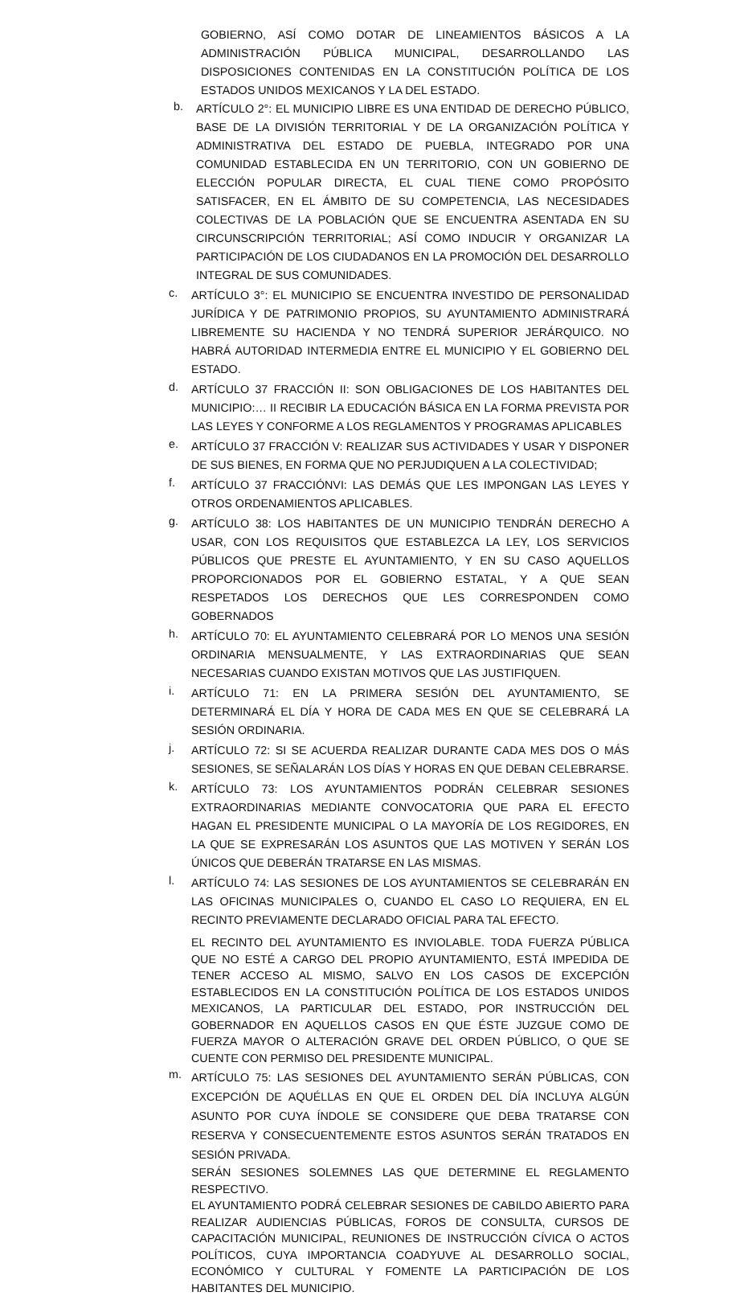GOBIERNO, ASÍ COMO DOTAR DE LINEAMIENTOS BÁSICOS A LA ADMINISTRACIÓN PÚBLICA MUNICIPAL, DESARROLLANDO LAS DISPOSICIONES CONTENIDAS EN LA CONSTITUCIÓN POLÍTICA DE LOS ESTADOS UNIDOS MEXICANOS Y LA DEL ESTADO.
b.
ARTÍCULO 2°: EL MUNICIPIO LIBRE ES UNA ENTIDAD DE DERECHO PÚBLICO, BASE DE LA DIVISIÓN TERRITORIAL Y DE LA ORGANIZACIÓN POLÍTICA Y ADMINISTRATIVA DEL ESTADO DE PUEBLA, INTEGRADO POR UNA COMUNIDAD ESTABLECIDA EN UN TERRITORIO, CON UN GOBIERNO DE ELECCIÓN POPULAR DIRECTA, EL CUAL TIENE COMO PROPÓSITO SATISFACER, EN EL ÁMBITO DE SU COMPETENCIA, LAS NECESIDADES COLECTIVAS DE LA POBLACIÓN QUE SE ENCUENTRA ASENTADA EN SU CIRCUNSCRIPCIÓN TERRITORIAL; ASÍ COMO INDUCIR Y ORGANIZAR LA PARTICIPACIÓN DE LOS CIUDADANOS EN LA PROMOCIÓN DEL DESARROLLO INTEGRAL DE SUS COMUNIDADES.
c.
ARTÍCULO 3°: EL MUNICIPIO SE ENCUENTRA INVESTIDO DE PERSONALIDAD JURÍDICA Y DE PATRIMONIO PROPIOS, SU AYUNTAMIENTO ADMINISTRARÁ LIBREMENTE SU HACIENDA Y NO TENDRÁ SUPERIOR JERÁRQUICO. NO HABRÁ AUTORIDAD INTERMEDIA ENTRE EL MUNICIPIO Y EL GOBIERNO DEL ESTADO.
d.
ARTÍCULO 37 FRACCIÓN II: SON OBLIGACIONES DE LOS HABITANTES DEL MUNICIPIO:… II RECIBIR LA EDUCACIÓN BÁSICA EN LA FORMA PREVISTA POR LAS LEYES Y CONFORME A LOS REGLAMENTOS Y PROGRAMAS APLICABLES
e.
ARTÍCULO 37 FRACCIÓN V: REALIZAR SUS ACTIVIDADES Y USAR Y DISPONER DE SUS BIENES, EN FORMA QUE NO PERJUDIQUEN A LA COLECTIVIDAD;
f.
ARTÍCULO 37 FRACCIÓNVI: LAS DEMÁS QUE LES IMPONGAN LAS LEYES Y OTROS ORDENAMIENTOS APLICABLES.
g.
ARTÍCULO 38: LOS HABITANTES DE UN MUNICIPIO TENDRÁN DERECHO A USAR, CON LOS REQUISITOS QUE ESTABLEZCA LA LEY, LOS SERVICIOS PÚBLICOS QUE PRESTE EL AYUNTAMIENTO, Y EN SU CASO AQUELLOS PROPORCIONADOS POR EL GOBIERNO ESTATAL, Y A QUE SEAN RESPETADOS LOS DERECHOS QUE LES CORRESPONDEN COMO GOBERNADOS
h.
ARTÍCULO 70: EL AYUNTAMIENTO CELEBRARÁ POR LO MENOS UNA SESIÓN ORDINARIA MENSUALMENTE, Y LAS EXTRAORDINARIAS QUE SEAN NECESARIAS CUANDO EXISTAN MOTIVOS QUE LAS JUSTIFIQUEN.
i.
ARTÍCULO 71: EN LA PRIMERA SESIÓN DEL AYUNTAMIENTO, SE DETERMINARÁ EL DÍA Y HORA DE CADA MES EN QUE SE CELEBRARÁ LA SESIÓN ORDINARIA.
j.
ARTÍCULO 72: SI SE ACUERDA REALIZAR DURANTE CADA MES DOS O MÁS SESIONES, SE SEÑALARÁN LOS DÍAS Y HORAS EN QUE DEBAN CELEBRARSE.
k.
ARTÍCULO 73: LOS AYUNTAMIENTOS PODRÁN CELEBRAR SESIONES EXTRAORDINARIAS MEDIANTE CONVOCATORIA QUE PARA EL EFECTO HAGAN EL PRESIDENTE MUNICIPAL O LA MAYORÍA DE LOS REGIDORES, EN LA QUE SE EXPRESARÁN LOS ASUNTOS QUE LAS MOTIVEN Y SERÁN LOS ÚNICOS QUE DEBERÁN TRATARSE EN LAS MISMAS.
l.
ARTÍCULO 74: LAS SESIONES DE LOS AYUNTAMIENTOS SE CELEBRARÁN EN LAS OFICINAS MUNICIPALES O, CUANDO EL CASO LO REQUIERA, EN EL RECINTO PREVIAMENTE DECLARADO OFICIAL PARA TAL EFECTO.
EL RECINTO DEL AYUNTAMIENTO ES INVIOLABLE. TODA FUERZA PÚBLICA QUE NO ESTÉ A CARGO DEL PROPIO AYUNTAMIENTO, ESTÁ IMPEDIDA DE TENER ACCESO AL MISMO, SALVO EN LOS CASOS DE EXCEPCIÓN ESTABLECIDOS EN LA CONSTITUCIÓN POLÍTICA DE LOS ESTADOS UNIDOS MEXICANOS, LA PARTICULAR DEL ESTADO, POR INSTRUCCIÓN DEL GOBERNADOR EN AQUELLOS CASOS EN QUE ÉSTE JUZGUE COMO DE FUERZA MAYOR O ALTERACIÓN GRAVE DEL ORDEN PÚBLICO, O QUE SE CUENTE CON PERMISO DEL PRESIDENTE MUNICIPAL.
m.
ARTÍCULO 75: LAS SESIONES DEL AYUNTAMIENTO SERÁN PÚBLICAS, CON EXCEPCIÓN DE AQUÉLLAS EN QUE EL ORDEN DEL DÍA INCLUYA ALGÚN ASUNTO POR CUYA ÍNDOLE SE CONSIDERE QUE DEBA TRATARSE CON RESERVA Y CONSECUENTEMENTE ESTOS ASUNTOS SERÁN TRATADOS EN SESIÓN PRIVADA.
SERÁN SESIONES SOLEMNES LAS QUE DETERMINE EL REGLAMENTO RESPECTIVO.
EL AYUNTAMIENTO PODRÁ CELEBRAR SESIONES DE CABILDO ABIERTO PARA REALIZAR AUDIENCIAS PÚBLICAS, FOROS DE CONSULTA, CURSOS DE CAPACITACIÓN MUNICIPAL, REUNIONES DE INSTRUCCIÓN CÍVICA O ACTOS POLÍTICOS, CUYA IMPORTANCIA COADYUVE AL DESARROLLO SOCIAL, ECONÓMICO Y CULTURAL Y FOMENTE LA PARTICIPACIÓN DE LOS HABITANTES DEL MUNICIPIO.